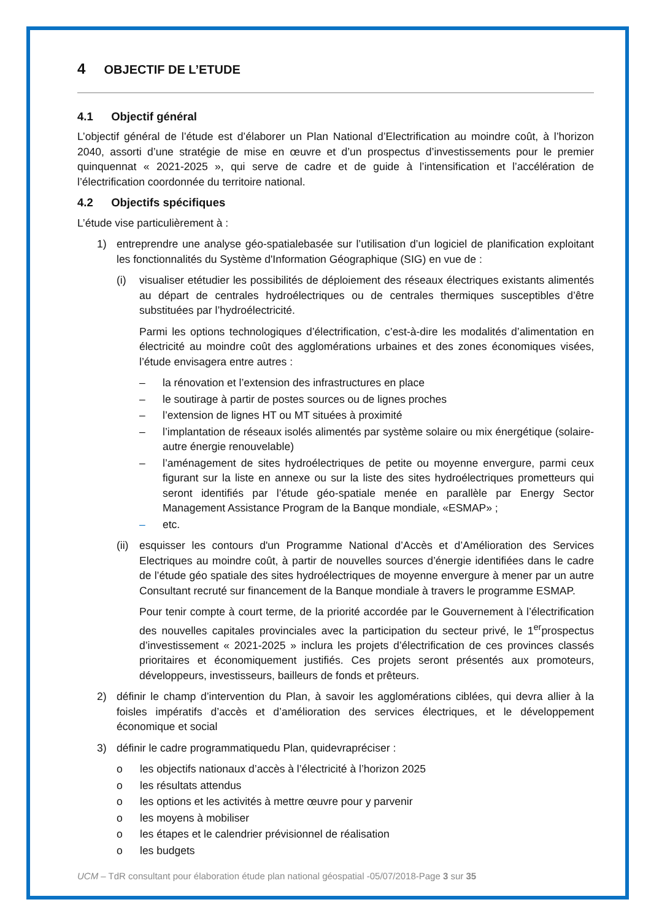4 OBJECTIF DE L’ETUDE
4.1 Objectif général
L’objectif général de l’étude est d’élaborer un Plan National d’Electrification au moindre coût, à l’horizon 2040, assorti d’une stratégie de mise en œuvre et d’un prospectus d’investissements pour le premier quinquennat « 2021-2025 », qui serve de cadre et de guide à l’intensification et l’accélération de l’électrification coordonnée du territoire national.
4.2 Objectifs spécifiques
L’étude vise particulièrement à :
1) entreprendre une analyse géo-spatialebasée sur l’utilisation d’un logiciel de planification exploitant les fonctionnalités du Système d'Information Géographique (SIG) en vue de :
(i) visualiser etétudier les possibilités de déploiement des réseaux électriques existants alimentés au départ de centrales hydroélectriques ou de centrales thermiques susceptibles d’être substituées par l’hydroélectricité.
Parmi les options technologiques d’électrification, c’est-à-dire les modalités d’alimentation en électricité au moindre coût des agglomérations urbaines et des zones économiques visées, l’étude envisagera entre autres :
– la rénovation et l’extension des infrastructures en place
– le soutirage à partir de postes sources ou de lignes proches
– l’extension de lignes HT ou MT situées à proximité
– l’implantation de réseaux isolés alimentés par système solaire ou mix énergétique (solaire-autre énergie renouvelable)
– l’aménagement de sites hydroélectriques de petite ou moyenne envergure, parmi ceux figurant sur la liste en annexe ou sur la liste des sites hydroélectriques prometteurs qui seront identifiés par l’étude géo-spatiale menée en parallèle par Energy Sector Management Assistance Program de la Banque mondiale, «ESMAP» ;
– etc.
(ii) esquisser les contours d'un Programme National d’Accès et d’Amélioration des Services Electriques au moindre coût, à partir de nouvelles sources d’énergie identifiées dans le cadre de l’étude géo spatiale des sites hydroélectriques de moyenne envergure à mener par un autre Consultant recruté sur financement de la Banque mondiale à travers le programme ESMAP.
Pour tenir compte à court terme, de la priorité accordée par le Gouvernement à l’électrification des nouvelles capitales provinciales avec la participation du secteur privé, le 1<sup>er</sup>prospectus d’investissement « 2021-2025 » inclura les projets d’électrification de ces provinces classés prioritaires et économiquement justifiés. Ces projets seront présentés aux promoteurs, développeurs, investisseurs, bailleurs de fonds et prêteurs.
2) définir le champ d’intervention du Plan, à savoir les agglomérations ciblées, qui devra allier à la foisles impératifs d’accès et d’amélioration des services électriques, et le développement économique et social
3) définir le cadre programmatiquedu Plan, quidevrapréciser :
o les objectifs nationaux d’accès à l’électricité à l’horizon 2025
o les résultats attendus
o les options et les activités à mettre œuvre pour y parvenir
o les moyens à mobiliser
o les étapes et le calendrier prévisionnel de réalisation
o les budgets
UCM – TdR consultant pour élaboration étude plan national géospatial -05/07/2018-Page 3 sur 35